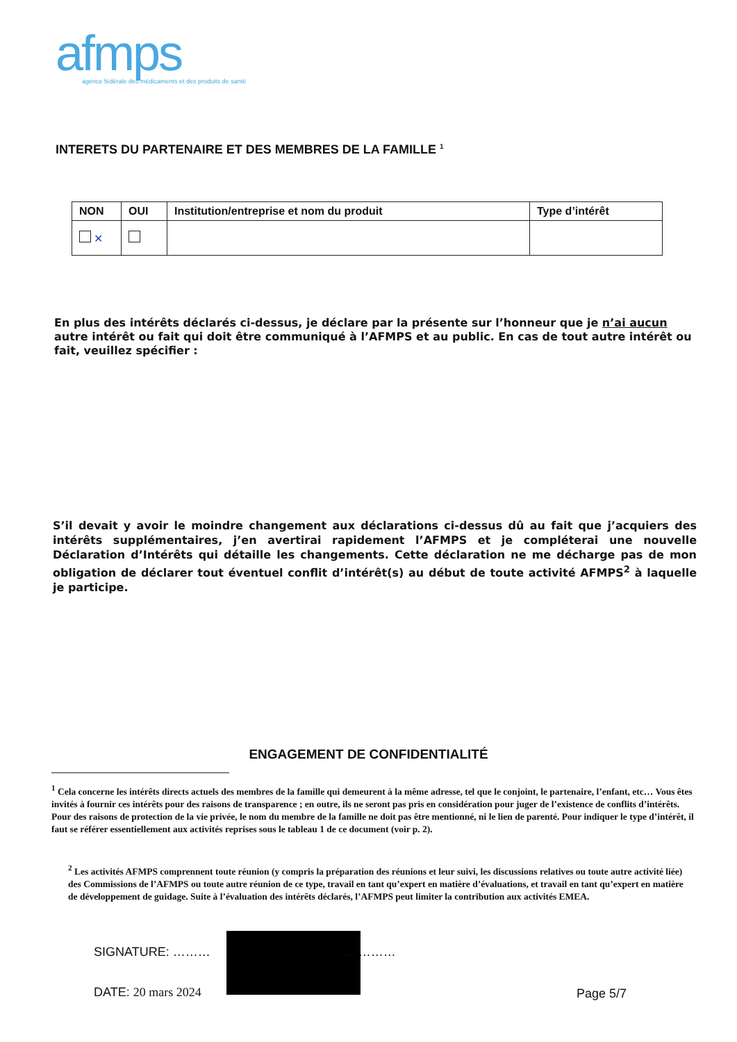afmps
agence fédérale des médicaments et des produits de santé
INTERETS DU PARTENAIRE ET DES MEMBRES DE LA FAMILLE <sup>1</sup>
| NON | OUI | Institution/entreprise et nom du produit | Type d’intérêt |
| --- | --- | --- | --- |
| ✕ | | | |
En plus des intérêts déclarés ci-dessus, je déclare par la présente sur l’honneur que je n’ai aucun autre intérêt ou fait qui doit être communiqué à l’AFMPS et au public. En cas de tout autre intérêt ou fait, veuillez spécifier :
S’il devait y avoir le moindre changement aux déclarations ci-dessus dû au fait que j’acquiers des intérêts supplémentaires, j’en avertirai rapidement l’AFMPS et je compléterai une nouvelle Déclaration d’Intérêts qui détaille les changements. Cette déclaration ne me décharge pas de mon obligation de déclarer tout éventuel conflit d’intérêt(s) au début de toute activité AFMPS<sup>2</sup> à laquelle je participe.
ENGAGEMENT DE CONFIDENTIALITÉ
<sup>1</sup> Cela concerne les intérêts directs actuels des membres de la famille qui demeurent à la même adresse, tel que le conjoint, le partenaire, l’enfant, etc… Vous êtes invités à fournir ces intérêts pour des raisons de transparence ; en outre, ils ne seront pas pris en considération pour juger de l’existence de conflits d’intérêts. Pour des raisons de protection de la vie privée, le nom du membre de la famille ne doit pas être mentionné, ni le lien de parenté. Pour indiquer le type d’intérêt, il faut se référer essentiellement aux activités reprises sous le tableau 1 de ce document (voir p. 2).
<sup>2</sup> Les activités AFMPS comprennent toute réunion (y compris la préparation des réunions et leur suivi, les discussions relatives ou toute autre activité liée) des Commissions de l’AFMPS ou toute autre réunion de ce type, travail en tant qu’expert en matière d’évaluations, et travail en tant qu’expert en matière de développement de guidage. Suite à l’évaluation des intérêts déclarés, l’AFMPS peut limiter la contribution aux activités EMEA.
SIGNATURE: ……… …………
DATE: 20 mars 2024 Page 5/7